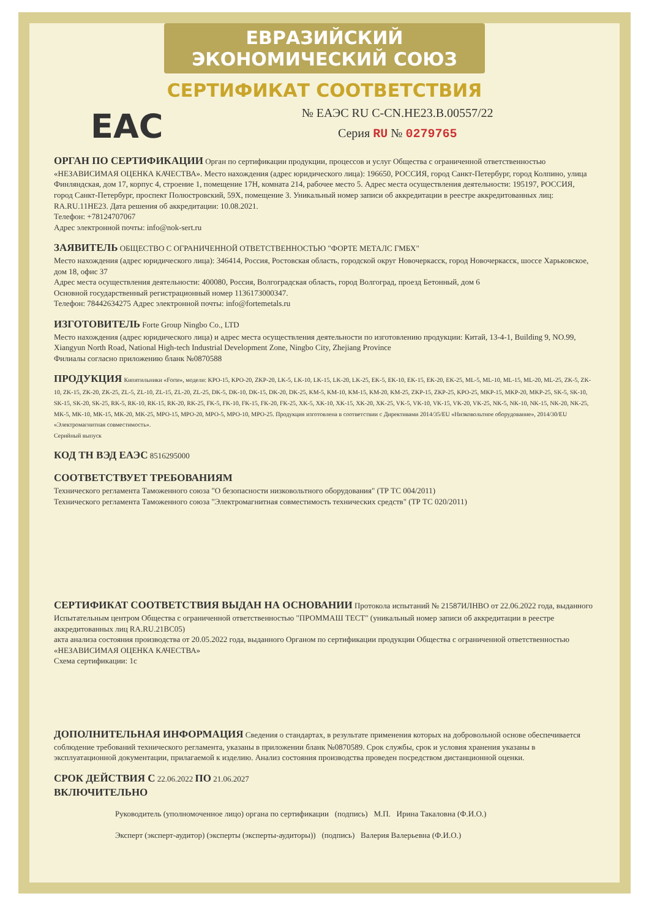ЕВРАЗИЙСКИЙ ЭКОНОМИЧЕСКИЙ СОЮЗ
СЕРТИФИКАТ СООТВЕТСТВИЯ
ЕАС
№ ЕАЭС RU С-CN.НЕ23.В.00557/22
Серия RU № 0279765
ОРГАН ПО СЕРТИФИКАЦИИ
Орган по сертификации продукции, процессов и услуг Общества с ограниченной ответственностью «НЕЗАВИСИМАЯ ОЦЕНКА КАЧЕСТВА». Место нахождения (адрес юридического лица): 196650, РОССИЯ, город Санкт-Петербург, город Колпино, улица Финляндская, дом 17, корпус 4, строение 1, помещение 17Н, комната 214, рабочее место 5. Адрес места осуществления деятельности: 195197, РОССИЯ, город Санкт-Петербург, проспект Полюстровский, 59Х, помещение 3. Уникальный номер записи об аккредитации в реестре аккредитованных лиц: RA.RU.11НЕ23. Дата решения об аккредитации: 10.08.2021.
Телефон: +78124707067
Адрес электронной почты: info@nok-sert.ru
ЗАЯВИТЕЛЬ
ОБЩЕСТВО С ОГРАНИЧЕННОЙ ОТВЕТСТВЕННОСТЬЮ "ФОРТЕ МЕТАЛС ГМБХ"
Место нахождения (адрес юридического лица): 346414, Россия, Ростовская область, городской округ Новочеркасск, город Новочеркасск, шоссе Харьковское, дом 18, офис 37
Адрес места осуществления деятельности: 400080, Россия, Волгоградская область, город Волгоград, проезд Бетонный, дом 6
Основной государственный регистрационный номер 1136173000347.
Телефон: 78442634275 Адрес электронной почты: info@fortemetals.ru
ИЗГОТОВИТЕЛЬ
Forte Group Ningbo Co., LTD
Место нахождения (адрес юридического лица) и адрес места осуществления деятельности по изготовлению продукции: Китай, 13-4-1, Building 9, NO.99, Xiangyun North Road, National High-tech Industrial Development Zone, Ningbo City, Zhejiang Province
Филиалы согласно приложению бланк №0870588
ПРОДУКЦИЯ
Кипятильники «Forte», модели: KPO-15, KPO-20, ZKP-20, LK-5, LK-10, LK-15, LK-20, LK-25, EK-5, EK-10, EK-15, EK-20, EK-25, ML-5, ML-10, ML-15, ML-20, ML-25, ZK-5, ZK-10, ZK-15, ZK-20, ZK-25, ZL-5, ZL-10, ZL-15, ZL-20, ZL-25, DK-5, DK-10, DK-15, DK-20, DK-25, KM-5, KM-10, KM-15, KM-20, KM-25, ZKP-15, ZKP-25, KPO-25, MKP-15, MKP-20, MKP-25, SK-5, SK-10, SK-15, SK-20, SK-25, RK-5, RK-10, RK-15, RK-20, RK-25, FK-5, FK-10, FK-15, FK-20, FK-25, XK-5, XK-10, XK-15, XK-20, XK-25, VK-5, VK-10, VK-15, VK-20, VK-25, NK-5, NK-10, NK-15, NK-20, NK-25, MK-5, MK-10, MK-15, MK-20, MK-25, MPO-15, MPO-20, MPO-5, MPO-10, MPO-25. Продукция изготовлена в соответствии с Директивами 2014/35/EU «Низковольтное оборудование», 2014/30/EU «Электромагнитная совместимость».
Серийный выпуск
КОД ТН ВЭД ЕАЭС
8516295000
СООТВЕТСТВУЕТ ТРЕБОВАНИЯМ
Технического регламента Таможенного союза "О безопасности низковольтного оборудования" (ТР ТС 004/2011)
Технического регламента Таможенного союза "Электромагнитная совместимость технических средств" (ТР ТС 020/2011)
СЕРТИФИКАТ СООТВЕТСТВИЯ ВЫДАН НА ОСНОВАНИИ
Протокола испытаний № 21587ИЛНВО от 22.06.2022 года, выданного Испытательным центром Общества с ограниченной ответственностью "ПРОММАШ ТЕСТ" (уникальный номер записи об аккредитации в реестре аккредитованных лиц RA.RU.21ВС05)
акта анализа состояния производства от 20.05.2022 года, выданного Органом по сертификации продукции Общества с ограниченной ответственностью «НЕЗАВИСИМАЯ ОЦЕНКА КАЧЕСТВА»
Схема сертификации: 1с
ДОПОЛНИТЕЛЬНАЯ ИНФОРМАЦИЯ
Сведения о стандартах, в результате применения которых на добровольной основе обеспечивается соблюдение требований технического регламента, указаны в приложении бланк №0870589. Срок службы, срок и условия хранения указаны в эксплуатационной документации, прилагаемой к изделию. Анализ состояния производства проведен посредством дистанционной оценки.
СРОК ДЕЙСТВИЯ С
22.06.2022
ПО
21.06.2027
ВКЛЮЧИТЕЛЬНО
Руководитель (уполномоченное лицо) органа по сертификации (подпись) М.П. Ирина Такаловна (Ф.И.О.)
Эксперт (эксперт-аудитор) (эксперты (эксперты-аудиторы)) (подпись) Валерия Валерьевна (Ф.И.О.)